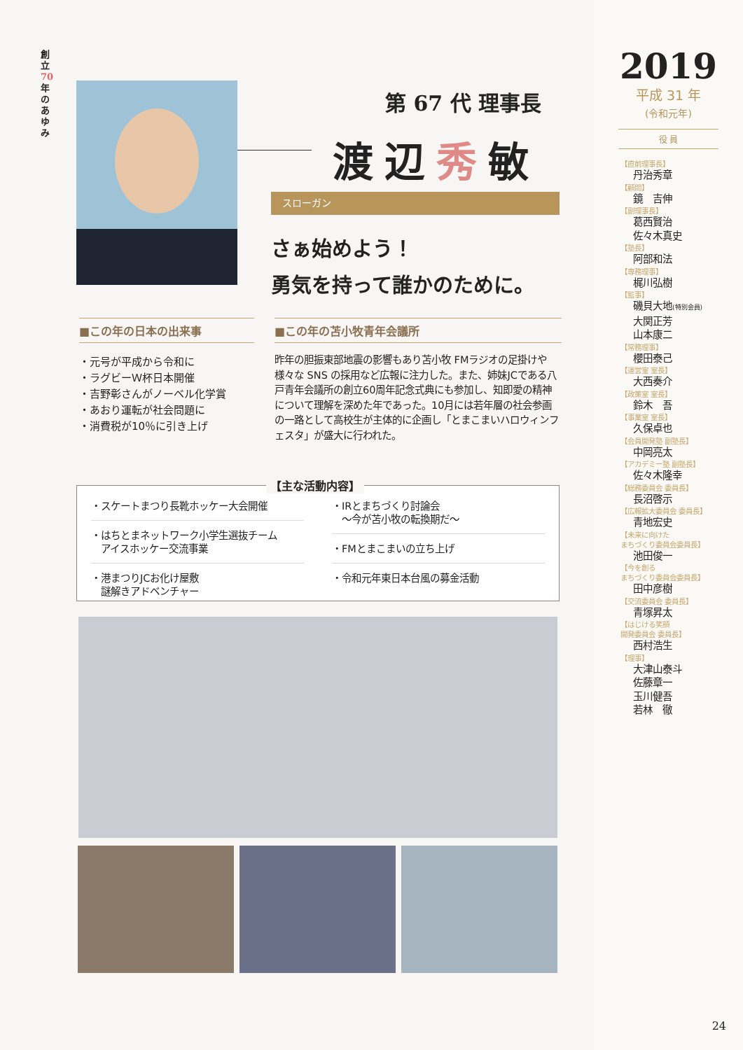創立70年のあゆみ
2019
平成 31 年
(令和元年)
役 員
【直前理事長】
丹治秀章
【顧問】
鏡　吉伸
【副理事長】
葛西賢治
佐々木真史
【塾長】
阿部和法
【専務理事】
梶川弘樹
【監事】
磯貝大地(特別会員)
大関正芳
山本康二
【常務理事】
櫻田泰己
【運営室 室長】
大西奏介
【政策室 室長】
鈴木　吾
【事業室 室長】
久保卓也
【会員開発塾 副塾長】
中岡亮太
【アカデミー塾 副塾長】
佐々木隆幸
【総務委員会 委員長】
長沼啓示
【広報拡大委員会 委員長】
青地宏史
【未来に向けた
まちづくり委員会委員長】
池田俊一
【今を創る
まちづくり委員会委員長】
田中彦樹
【交流委員会 委員長】
青塚昇太
【はじける笑顔
開発委員会 委員長】
西村浩生
【理事】
大津山泰斗
佐藤章一
玉川健吾
若林　徹
24
第 67 代 理事長
渡辺秀敏
スローガン
さぁ始めよう！
勇気を持って誰かのために。
■この年の日本の出来事
・元号が平成から令和に
・ラグビーＷ杯日本開催
・吉野彰さんがノーベル化学賞
・あおり運転が社会問題に
・消費税が10％に引き上げ
■この年の苫小牧青年会議所
昨年の胆振東部地震の影響もあり苫小牧 FMラジオの足掛けや様々な SNS の採用など広報に注力した。また、姉妹JCである八戸青年会議所の創立60周年記念式典にも参加し、知即愛の精神について理解を深めた年であった。10月には若年層の社会参画の一路として高校生が主体的に企画し「とまこまいハロウィンフェスタ」が盛大に行われた。
【主な活動内容】
・スケートまつり長靴ホッケー大会開催
・はちとまネットワーク小学生選抜チーム
　アイスホッケー交流事業
・港まつりJCお化け屋敷
　謎解きアドベンチャー
・IRとまちづくり討論会
　〜今が苫小牧の転換期だ〜
・FMとまこまいの立ち上げ
・令和元年東日本台風の募金活動